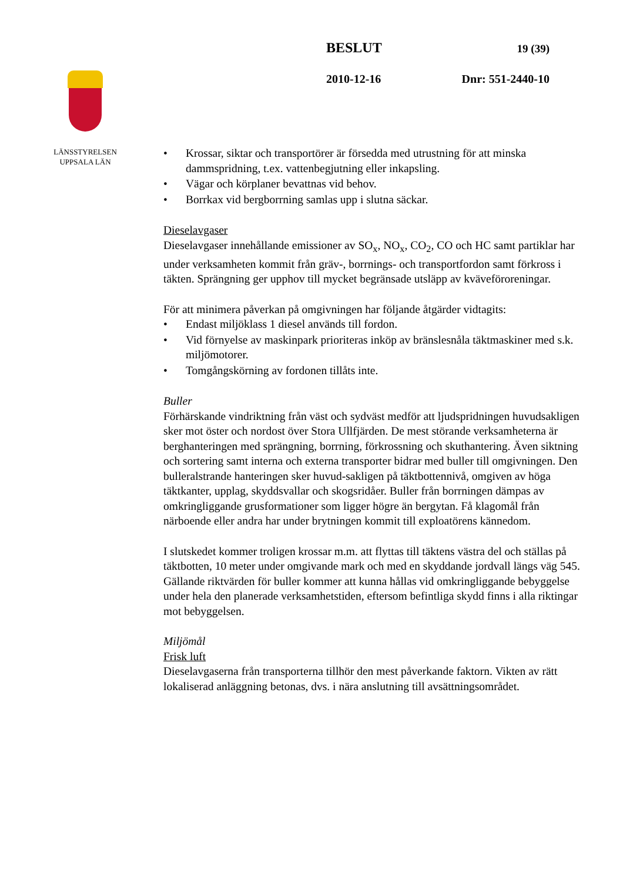LÄNSSTYRELSEN
UPPSALA LÄN
BESLUT 19 (39)
2010-12-16 Dnr: 551-2440-10
• Krossar, siktar och transportörer är försedda med utrustning för att minska dammspridning, t.ex. vattenbegjutning eller inkapsling.
• Vägar och körplaner bevattnas vid behov.
• Borrkax vid bergborrning samlas upp i slutna säckar.
Dieselavgaser
Dieselavgaser innehållande emissioner av SO<sub>x</sub>, NO<sub>x</sub>, CO<sub>2</sub>, CO och HC samt partiklar har under verksamheten kommit från gräv-, borrnings- och transportfordon samt förkross i täkten. Sprängning ger upphov till mycket begränsade utsläpp av kväveföroreningar.
För att minimera påverkan på omgivningen har följande åtgärder vidtagits:
• Endast miljöklass 1 diesel används till fordon.
• Vid förnyelse av maskinpark prioriteras inköp av bränslesnåla täktmaskiner med s.k. miljömotorer.
• Tomgångskörning av fordonen tillåts inte.
Buller
Förhärskande vindriktning från väst och sydväst medför att ljudspridningen huvudsakligen sker mot öster och nordost över Stora Ullfjärden. De mest störande verksamheterna är berghanteringen med sprängning, borrning, förkrossning och skuthantering. Även siktning och sortering samt interna och externa transporter bidrar med buller till omgivningen. Den bulleralstrande hanteringen sker huvud-sakligen på täktbottennivå, omgiven av höga täktkanter, upplag, skyddsvallar och skogsridåer. Buller från borrningen dämpas av omkringliggande grusformationer som ligger högre än bergytan. Få klagomål från närboende eller andra har under brytningen kommit till exploatörens kännedom.
I slutskedet kommer troligen krossar m.m. att flyttas till täktens västra del och ställas på täktbotten, 10 meter under omgivande mark och med en skyddande jordvall längs väg 545. Gällande riktvärden för buller kommer att kunna hållas vid omkringliggande bebyggelse under hela den planerade verksamhetstiden, eftersom befintliga skydd finns i alla riktingar mot bebyggelsen.
Miljömål
Frisk luft
Dieselavgaserna från transporterna tillhör den mest påverkande faktorn. Vikten av rätt lokaliserad anläggning betonas, dvs. i nära anslutning till avsättningsområdet.